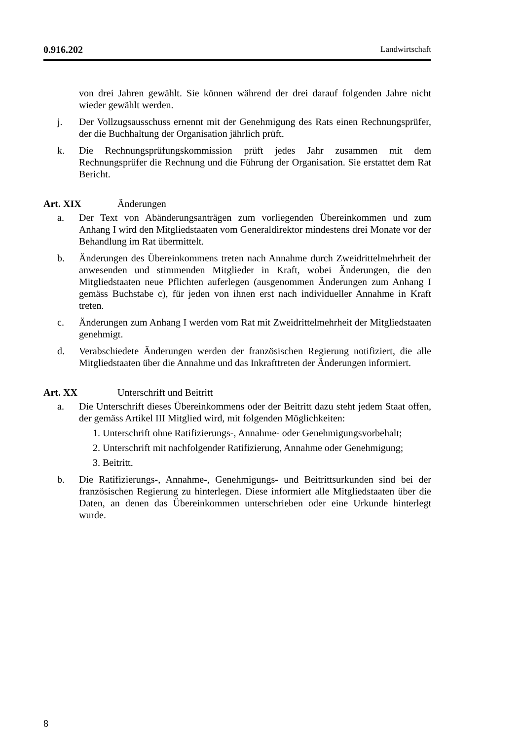0.916.202 Landwirtschaft
von drei Jahren gewählt. Sie können während der drei darauf folgenden Jahre nicht wieder gewählt werden.
j. Der Vollzugsausschuss ernennt mit der Genehmigung des Rats einen Rechnungsprüfer, der die Buchhaltung der Organisation jährlich prüft.
k. Die Rechnungsprüfungskommission prüft jedes Jahr zusammen mit dem Rechnungsprüfer die Rechnung und die Führung der Organisation. Sie erstattet dem Rat Bericht.
Art. XIX Änderungen
a. Der Text von Abänderungsanträgen zum vorliegenden Übereinkommen und zum Anhang I wird den Mitgliedstaaten vom Generaldirektor mindestens drei Monate vor der Behandlung im Rat übermittelt.
b. Änderungen des Übereinkommens treten nach Annahme durch Zweidrittelmehrheit der anwesenden und stimmenden Mitglieder in Kraft, wobei Änderungen, die den Mitgliedstaaten neue Pflichten auferlegen (ausgenommen Änderungen zum Anhang I gemäss Buchstabe c), für jeden von ihnen erst nach individueller Annahme in Kraft treten.
c. Änderungen zum Anhang I werden vom Rat mit Zweidrittelmehrheit der Mitgliedstaaten genehmigt.
d. Verabschiedete Änderungen werden der französischen Regierung notifiziert, die alle Mitgliedstaaten über die Annahme und das Inkrafttreten der Änderungen informiert.
Art. XX Unterschrift und Beitritt
a. Die Unterschrift dieses Übereinkommens oder der Beitritt dazu steht jedem Staat offen, der gemäss Artikel III Mitglied wird, mit folgenden Möglichkeiten:
1. Unterschrift ohne Ratifizierungs-, Annahme- oder Genehmigungsvorbehalt;
2. Unterschrift mit nachfolgender Ratifizierung, Annahme oder Genehmigung;
3. Beitritt.
b. Die Ratifizierungs-, Annahme-, Genehmigungs- und Beitrittsurkunden sind bei der französischen Regierung zu hinterlegen. Diese informiert alle Mitgliedstaaten über die Daten, an denen das Übereinkommen unterschrieben oder eine Urkunde hinterlegt wurde.
8